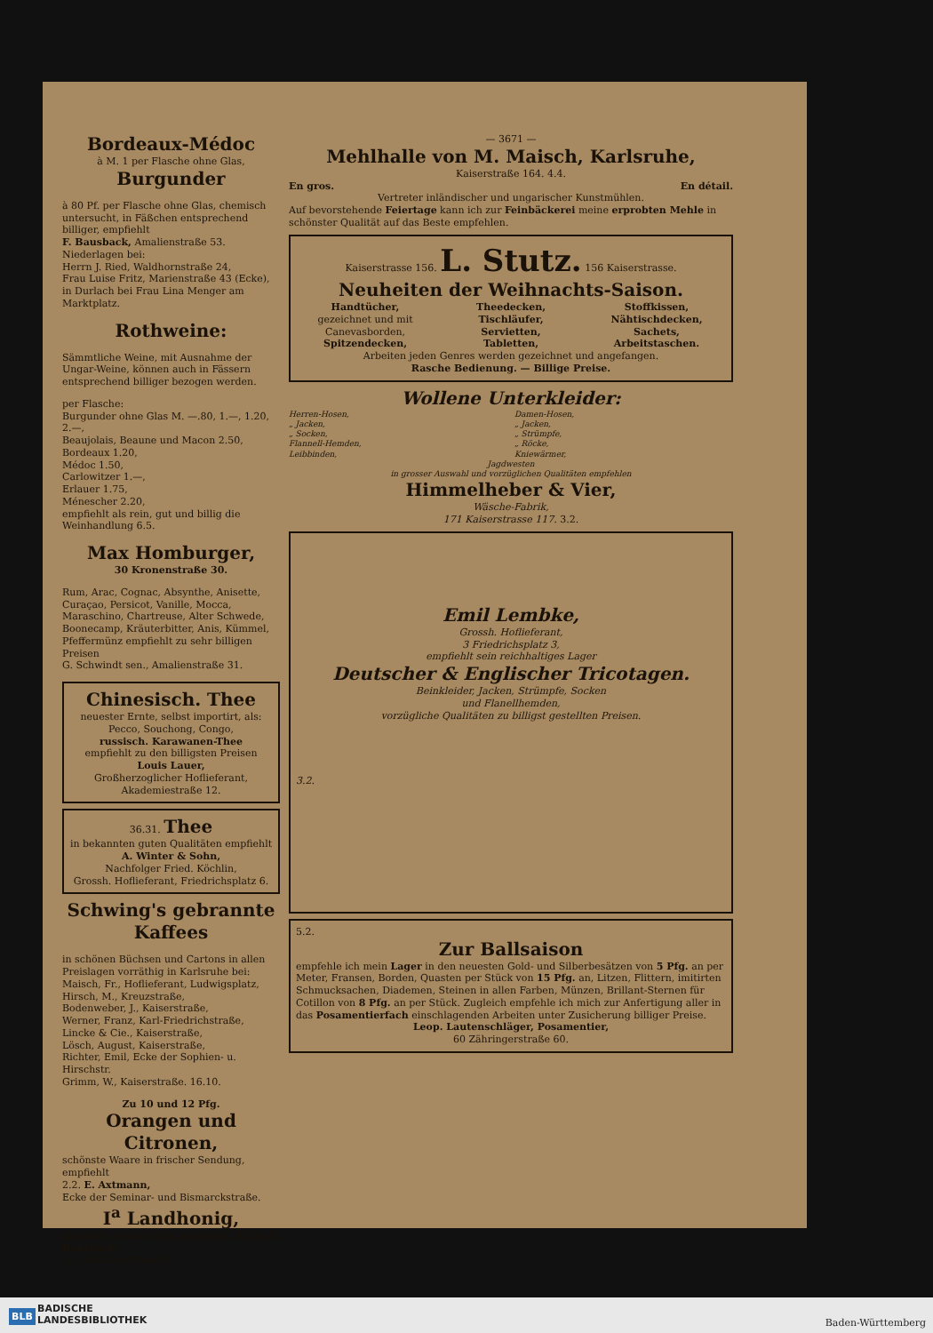Bordeaux-Médoc
à M. 1 per Flasche ohne Glas,
Burgunder
à 80 Pf. per Flasche ohne Glas, chemisch untersucht, in Fäßchen entsprechend billiger, empfiehlt
F. Bausback, Amalienstraße 53.
Niederlagen bei:
Herrn J. Ried, Waldhornstraße 24,
Frau Luise Fritz, Marienstraße 43 (Ecke),
in Durlach bei Frau Lina Menger am Marktplatz.
Rothweine:
Sämmtliche Weine, mit Ausnahme der Ungar-Weine, können auch in Fässern entsprechend billiger bezogen werden.
per Flasche:
Burgunder ohne Glas M. —.80, 1.—, 1.20, 2.—,
Beaujolais, Beaune und Macon 2.50,
Bordeaux 1.20,
Médoc 1.50,
Carlowitzer 1.—,
Erlauer 1.75,
Ménescher 2.20,
empfiehlt als rein, gut und billig die Weinhandlung 6.5.
Max Homburger,
30 Kronenstraße 30.
Rum, Arac, Cognac, Absynthe, Anisette, Curaçao, Persicot, Vanille, Mocca, Maraschino, Chartreuse, Alter Schwede, Boonecamp, Kräuterbitter, Anis, Kümmel, Pfeffermünz empfiehlt zu sehr billigen Preisen
G. Schwindt sen., Amalienstraße 31.
Chinesisch. Thee
neuester Ernte, selbst importirt, als: Pecco, Souchong, Congo,
russisch. Karawanen-Thee
empfiehlt zu den billigsten Preisen
Louis Lauer,
Großherzoglicher Hoflieferant, Akademiestraße 12.
36.31. Thee
in bekannten guten Qualitäten empfiehlt
A. Winter & Sohn,
Nachfolger Fried. Köchlin,
Grossh. Hoflieferant, Friedrichsplatz 6.
Schwing's gebrannte Kaffees
in schönen Büchsen und Cartons in allen Preislagen vorräthig in Karlsruhe bei:
Maisch, Fr., Hoflieferant, Ludwigsplatz,
Hirsch, M., Kreuzstraße,
Bodenweber, J., Kaiserstraße,
Werner, Franz, Karl-Friedrichstraße,
Lincke & Cie., Kaiserstraße,
Lösch, August, Kaiserstraße,
Richter, Emil, Ecke der Sophien- u. Hirschstr.
Grimm, W., Kaiserstraße. 16.10.
Zu 10 und 12 Pfg.
Orangen und Citronen,
schönste Waare in frischer Sendung, empfiehlt
2.2. E. Axtmann,
Ecke der Seminar- und Bismarckstraße.
I<sup>a</sup> Landhonig,
garantirt rein und ächt, empfiehlt billigst F. Bausback,
3.2. Amalienstraße 53.
— 3671 —
Mehlhalle von M. Maisch, Karlsruhe,
Kaiserstraße 164. 4.4.
En gros. En détail.
Vertreter inländischer und ungarischer Kunstmühlen.
Auf bevorstehende Feiertage kann ich zur Feinbäckerei meine erprobten Mehle in schönster Qualität auf das Beste empfehlen.
Kaiserstrasse 156. L. Stutz. 156 Kaiserstrasse.
Neuheiten der Weihnachts-Saison.
Handtücher,
gezeichnet und mit Canevasborden,
Spitzendecken,
Theedecken,
Tischläufer,
Servietten,
Tabletten,
Stoffkissen,
Nähtischdecken,
Sachets,
Arbeitstaschen.
Arbeiten jeden Genres werden gezeichnet und angefangen.
Rasche Bedienung. — Billige Preise.
Wollene Unterkleider:
Herren-Hosen,
„ Jacken,
„ Socken,
Flannell-Hemden,
Leibbinden,
Damen-Hosen,
„ Jacken,
„ Strümpfe,
„ Röcke,
Kniewärmer,
Jagdwesten
in grosser Auswahl und vorzüglichen Qualitäten empfehlen
Himmelheber & Vier,
Wäsche-Fabrik,
171 Kaiserstrasse 117. 3.2.
Emil Lembke,
Grossh. Hoflieferant,
3 Friedrichsplatz 3,
empfiehlt sein reichhaltiges Lager
Deutscher & Englischer Tricotagen.
Beinkleider, Jacken, Strümpfe, Socken
und Flanellhemden,
vorzügliche Qualitäten zu billigst gestellten Preisen.
3.2.
5.2.
Zur Ballsaison
empfehle ich mein Lager in den neuesten Gold- und Silberbesätzen von 5 Pfg. an per Meter, Fransen, Borden, Quasten per Stück von 15 Pfg. an, Litzen, Flittern, imitirten Schmucksachen, Diademen, Steinen in allen Farben, Münzen, Brillant-Sternen für Cotillon von 8 Pfg. an per Stück. Zugleich empfehle ich mich zur Anfertigung aller in das Posamentierfach einschlagenden Arbeiten unter Zusicherung billiger Preise.
Leop. Lautenschläger, Posamentier,
60 Zähringerstraße 60.
BLB BADISCHE
LANDESBIBLIOTHEK Baden-Württemberg